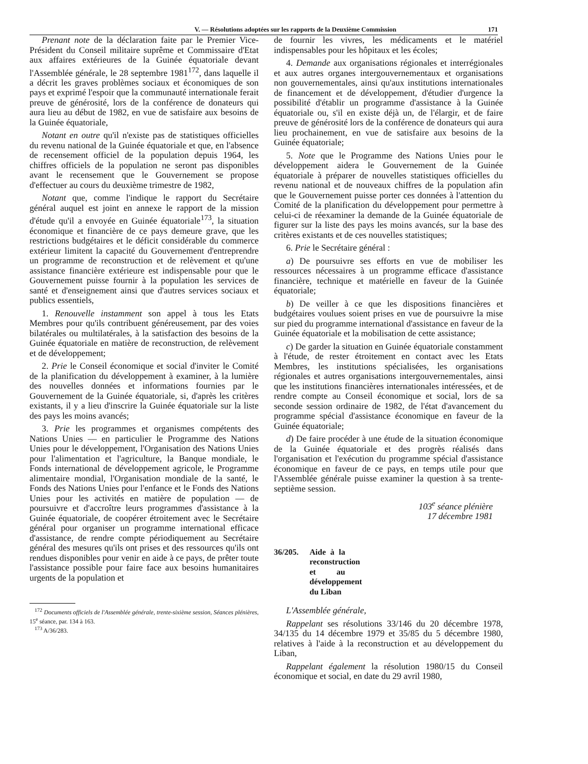V. — Résolutions adoptées sur les rapports de la Deuxième Commission 171
Prenant note de la déclaration faite par le Premier Vice-Président du Conseil militaire suprême et Commissaire d'Etat aux affaires extérieures de la Guinée équatoriale devant l'Assemblée générale, le 28 septembre 1981<sup>172</sup>, dans laquelle il a décrit les graves problèmes sociaux et économiques de son pays et exprimé l'espoir que la communauté internationale ferait preuve de générosité, lors de la conférence de donateurs qui aura lieu au début de 1982, en vue de satisfaire aux besoins de la Guinée équatoriale,
Notant en outre qu'il n'existe pas de statistiques officielles du revenu national de la Guinée équatoriale et que, en l'absence de recensement officiel de la population depuis 1964, les chiffres officiels de la population ne seront pas disponibles avant le recensement que le Gouvernement se propose d'effectuer au cours du deuxième trimestre de 1982,
Notant que, comme l'indique le rapport du Secrétaire général auquel est joint en annexe le rapport de la mission d'étude qu'il a envoyée en Guinée équatoriale<sup>173</sup>, la situation économique et financière de ce pays demeure grave, que les restrictions budgétaires et le déficit considérable du commerce extérieur limitent la capacité du Gouvernement d'entreprendre un programme de reconstruction et de relèvement et qu'une assistance financière extérieure est indispensable pour que le Gouvernement puisse fournir à la population les services de santé et d'enseignement ainsi que d'autres services sociaux et publics essentiels,
1. Renouvelle instamment son appel à tous les Etats Membres pour qu'ils contribuent généreusement, par des voies bilatérales ou multilatérales, à la satisfaction des besoins de la Guinée équatoriale en matière de reconstruction, de relèvement et de développement;
2. Prie le Conseil économique et social d'inviter le Comité de la planification du développement à examiner, à la lumière des nouvelles données et informations fournies par le Gouvernement de la Guinée équatoriale, si, d'après les critères existants, il y a lieu d'inscrire la Guinée équatoriale sur la liste des pays les moins avancés;
3. Prie les programmes et organismes compétents des Nations Unies — en particulier le Programme des Nations Unies pour le développement, l'Organisation des Nations Unies pour l'alimentation et l'agriculture, la Banque mondiale, le Fonds international de développement agricole, le Programme alimentaire mondial, l'Organisation mondiale de la santé, le Fonds des Nations Unies pour l'enfance et le Fonds des Nations Unies pour les activités en matière de population — de poursuivre et d'accroître leurs programmes d'assistance à la Guinée équatoriale, de coopérer étroitement avec le Secrétaire général pour organiser un programme international efficace d'assistance, de rendre compte périodiquement au Secrétaire général des mesures qu'ils ont prises et des ressources qu'ils ont rendues disponibles pour venir en aide à ce pays, de prêter toute l'assistance possible pour faire face aux besoins humanitaires urgents de la population et
<sup>172</sup> Documents officiels de l'Assemblée générale, trente-sixième session, Séances plénières, 15<sup>e</sup> séance, par. 134 à 163.
<sup>173</sup> A/36/283.
de fournir les vivres, les médicaments et le matériel indispensables pour les hôpitaux et les écoles;
4. Demande aux organisations régionales et interrégionales et aux autres organes intergouvernementaux et organisations non gouvernementales, ainsi qu'aux institutions internationales de financement et de développement, d'étudier d'urgence la possibilité d'établir un programme d'assistance à la Guinée équatoriale ou, s'il en existe déjà un, de l'élargir, et de faire preuve de générosité lors de la conférence de donateurs qui aura lieu prochainement, en vue de satisfaire aux besoins de la Guinée équatoriale;
5. Note que le Programme des Nations Unies pour le développement aidera le Gouvernement de la Guinée équatoriale à préparer de nouvelles statistiques officielles du revenu national et de nouveaux chiffres de la population afin que le Gouvernement puisse porter ces données à l'attention du Comité de la planification du développement pour permettre à celui-ci de réexaminer la demande de la Guinée équatoriale de figurer sur la liste des pays les moins avancés, sur la base des critères existants et de ces nouvelles statistiques;
6. Prie le Secrétaire général :
a) De poursuivre ses efforts en vue de mobiliser les ressources nécessaires à un programme efficace d'assistance financière, technique et matérielle en faveur de la Guinée équatoriale;
b) De veiller à ce que les dispositions financières et budgétaires voulues soient prises en vue de poursuivre la mise sur pied du programme international d'assistance en faveur de la Guinée équatoriale et la mobilisation de cette assistance;
c) De garder la situation en Guinée équatoriale constamment à l'étude, de rester étroitement en contact avec les Etats Membres, les institutions spécialisées, les organisations régionales et autres organisations intergouvernementales, ainsi que les institutions financières internationales intéressées, et de rendre compte au Conseil économique et social, lors de sa seconde session ordinaire de 1982, de l'état d'avancement du programme spécial d'assistance économique en faveur de la Guinée équatoriale;
d) De faire procéder à une étude de la situation économique de la Guinée équatoriale et des progrès réalisés dans l'organisation et l'exécution du programme spécial d'assistance économique en faveur de ce pays, en temps utile pour que l'Assemblée générale puisse examiner la question à sa trente-septième session.
103<sup>e</sup> séance plénière
17 décembre 1981
36/205. Aide à la reconstruction et au développement du Liban
L'Assemblée générale,
Rappelant ses résolutions 33/146 du 20 décembre 1978, 34/135 du 14 décembre 1979 et 35/85 du 5 décembre 1980, relatives à l'aide à la reconstruction et au développement du Liban,
Rappelant également la résolution 1980/15 du Conseil économique et social, en date du 29 avril 1980,